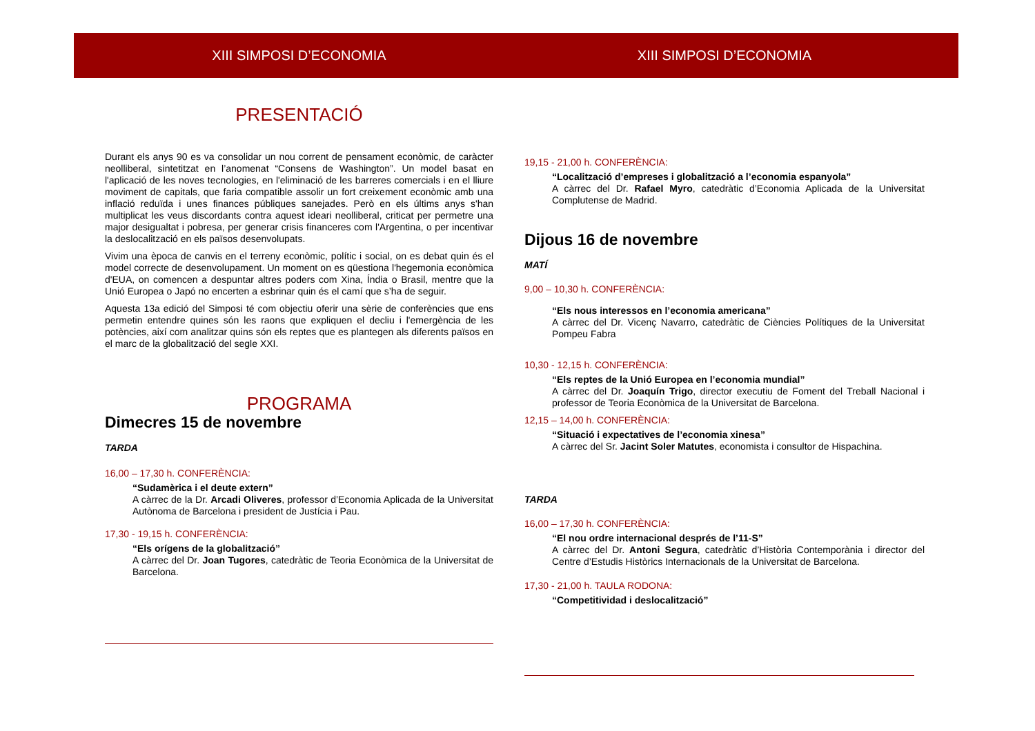XIII SIMPOSI D’ECONOMIA
PRESENTACIÓ
Durant els anys 90 es va consolidar un nou corrent de pensament econòmic, de caràcter neolliberal, sintetitzat en l’anomenat “Consens de Washington”. Un model basat en l'aplicació de les noves tecnologies, en l'eliminació de les barreres comercials i en el lliure moviment de capitals, que faria compatible assolir un fort creixement econòmic amb una inflació reduïda i unes finances públiques sanejades. Però en els últims anys s'han multiplicat les veus discordants contra aquest ideari neolliberal, criticat per permetre una major desigualtat i pobresa, per generar crisis financeres com l'Argentina, o per incentivar la deslocalització en els països desenvolupats.
Vivim una època de canvis en el terreny econòmic, polític i social, on es debat quin és el model correcte de desenvolupament. Un moment on es qüestiona l'hegemonia econòmica d'EUA, on comencen a despuntar altres poders com Xina, Índia o Brasil, mentre que la Unió Europea o Japó no encerten a esbrinar quin és el camí que s’ha de seguir.
Aquesta 13a edició del Simposi té com objectiu oferir una sèrie de conferències que ens permetin entendre quines són les raons que expliquen el decliu i l'emergència de les potències, així com analitzar quins són els reptes que es plantegen als diferents països en el marc de la globalització del segle XXI.
PROGRAMA
Dimecres 15 de novembre
TARDA
16,00 – 17,30 h. CONFERÈNCIA:
“Sudamèrica i el deute extern”
A càrrec de la Dr. Arcadi Oliveres, professor d’Economia Aplicada de la Universitat Autònoma de Barcelona i president de Justícia i Pau.
17,30 - 19,15 h. CONFERÈNCIA:
“Els orígens de la globalització”
A càrrec del Dr. Joan Tugores, catedràtic de Teoria Econòmica de la Universitat de Barcelona.
XIII SIMPOSI D’ECONOMIA
19,15 - 21,00 h. CONFERÈNCIA:
“Localització d’empreses i globalització a l’economia espanyola”
A càrrec del Dr. Rafael Myro, catedràtic d’Economia Aplicada de la Universitat Complutense de Madrid.
Dijous 16 de novembre
MATÍ
9,00 – 10,30 h. CONFERÈNCIA:
“Els nous interessos en l’economia americana”
A càrrec del Dr. Vicenç Navarro, catedràtic de Ciències Polítiques de la Universitat Pompeu Fabra
10,30 - 12,15 h. CONFERÈNCIA:
“Els reptes de la Unió Europea en l’economia mundial”
A càrrec del Dr. Joaquín Trigo, director executiu de Foment del Treball Nacional i professor de Teoria Econòmica de la Universitat de Barcelona.
12,15 – 14,00 h. CONFERÈNCIA:
“Situació i expectatives de l’economia xinesa”
A càrrec del Sr. Jacint Soler Matutes, economista i consultor de Hispachina.
TARDA
16,00 – 17,30 h. CONFERÈNCIA:
“El nou ordre internacional després de l’11-S”
A càrrec del Dr. Antoni Segura, catedràtic d’Història Contemporània i director del Centre d’Estudis Històrics Internacionals de la Universitat de Barcelona.
17,30 - 21,00 h. TAULA RODONA:
“Competitividad i deslocalització”